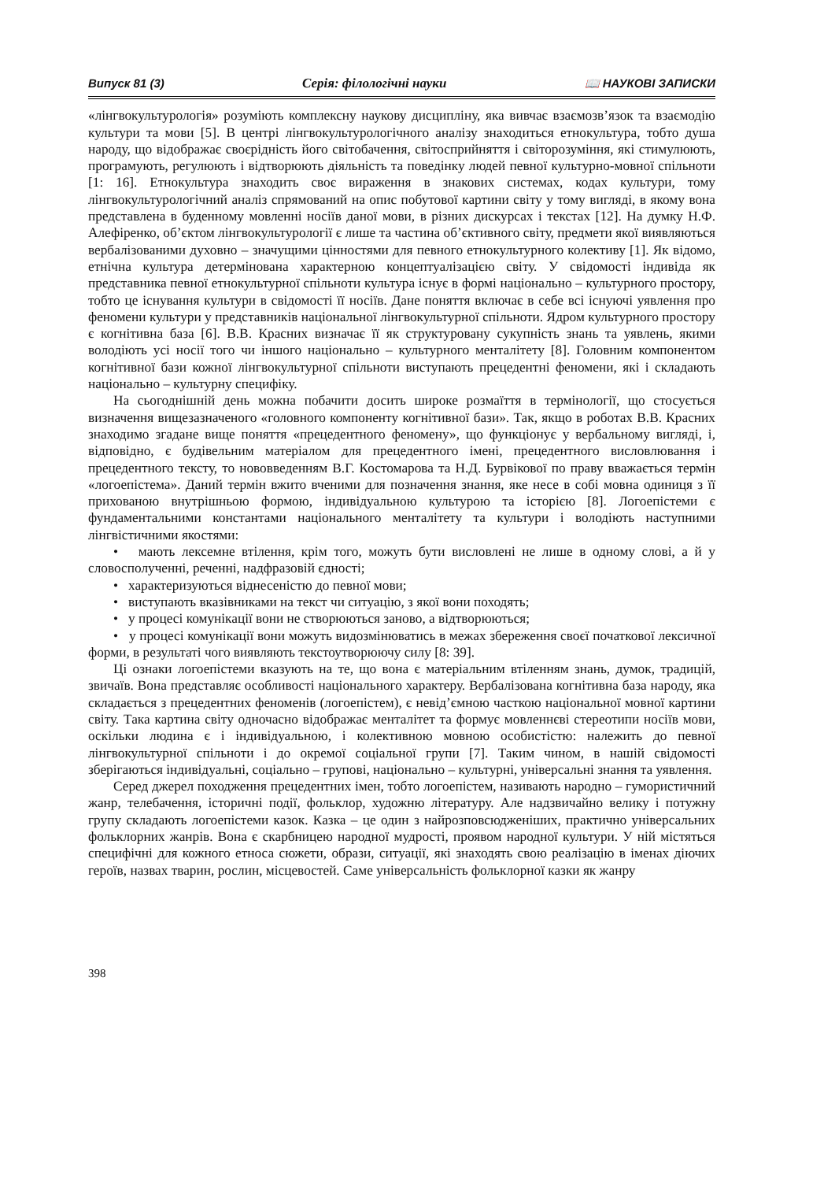Випуск 81 (3) Серія: філологічні науки 📖 НАУКОВІ ЗАПИСКИ
«лінгвокультурологія» розуміють комплексну наукову дисципліну, яка вивчає взаємозв’язок та взаємодію культури та мови [5]. В центрі лінгвокультурологічного аналізу знаходиться етнокультура, тобто душа народу, що відображає своєрідність його світобачення, світосприйняття і світорозуміння, які стимулюють, програмують, регулюють і відтворюють діяльність та поведінку людей певної культурно-мовної спільноти [1: 16]. Етнокультура знаходить своє вираження в знакових системах, кодах культури, тому лінгвокультурологічний аналіз спрямований на опис побутової картини світу у тому вигляді, в якому вона представлена в буденному мовленні носіїв даної мови, в різних дискурсах і текстах [12]. На думку Н.Ф. Алефіренко, об’єктом лінгвокультурології є лише та частина об’єктивного світу, предмети якої виявляються вербалізованими духовно – значущими цінностями для певного етнокультурного колективу [1]. Як відомо, етнічна культура детермінована характерною концептуалізацією світу. У свідомості індивіда як представника певної етнокультурної спільноти культура існує в формі національно – культурного простору, тобто це існування культури в свідомості її носіїв. Дане поняття включає в себе всі існуючі уявлення про феномени культури у представників національної лінгвокультурної спільноти. Ядром культурного простору є когнітивна база [6]. В.В. Красних визначає її як структуровану сукупність знань та уявлень, якими володіють усі носії того чи іншого національно – культурного менталітету [8]. Головним компонентом когнітивної бази кожної лінгвокультурної спільноти виступають прецедентні феномени, які і складають національно – культурну специфіку.
На сьогоднішній день можна побачити досить широке розмаїття в термінології, що стосується визначення вищезазначеного «головного компоненту когнітивної бази». Так, якщо в роботах В.В. Красних знаходимо згадане вище поняття «прецедентного феномену», що функціонує у вербальному вигляді, і, відповідно, є будівельним матеріалом для прецедентного імені, прецедентного висловлювання і прецедентного тексту, то нововведенням В.Г. Костомарова та Н.Д. Бурвікової по праву вважається термін «логоепістема». Даний термін вжито вченими для позначення знання, яке несе в собі мовна одиниця з її прихованою внутрішньою формою, індивідуальною культурою та історією [8]. Логоепістеми є фундаментальними константами національного менталітету та культури і володіють наступними лінгвістичними якостями:
• мають лексемне втілення, крім того, можуть бути висловлені не лише в одному слові, а й у словосполученні, реченні, надфразовій єдності;
• характеризуються віднесеністю до певної мови;
• виступають вказівниками на текст чи ситуацію, з якої вони походять;
• у процесі комунікації вони не створюються заново, а відтворюються;
• у процесі комунікації вони можуть видозмінюватись в межах збереження своєї початкової лексичної форми, в результаті чого виявляють текстоутворюючу силу [8: 39].
Ці ознаки логоепістеми вказують на те, що вона є матеріальним втіленням знань, думок, традицій, звичаїв. Вона представляє особливості національного характеру. Вербалізована когнітивна база народу, яка складається з прецедентних феноменів (логоепістем), є невід’ємною часткою національної мовної картини світу. Така картина світу одночасно відображає менталітет та формує мовленнєві стереотипи носіїв мови, оскільки людина є і індивідуальною, і колективною мовною особистістю: належить до певної лінгвокультурної спільноти і до окремої соціальної групи [7]. Таким чином, в нашій свідомості зберігаються індивідуальні, соціально – групові, національно – культурні, універсальні знання та уявлення.
Серед джерел походження прецедентних імен, тобто логоепістем, називають народно – гумористичний жанр, телебачення, історичні події, фольклор, художню літературу. Але надзвичайно велику і потужну групу складають логоепістеми казок. Казка – це один з найрозповсюдженіших, практично універсальних фольклорних жанрів. Вона є скарбницею народної мудрості, проявом народної культури. У ній містяться специфічні для кожного етноса сюжети, образи, ситуації, які знаходять свою реалізацію в іменах діючих героїв, назвах тварин, рослин, місцевостей. Саме універсальність фольклорної казки як жанру
398